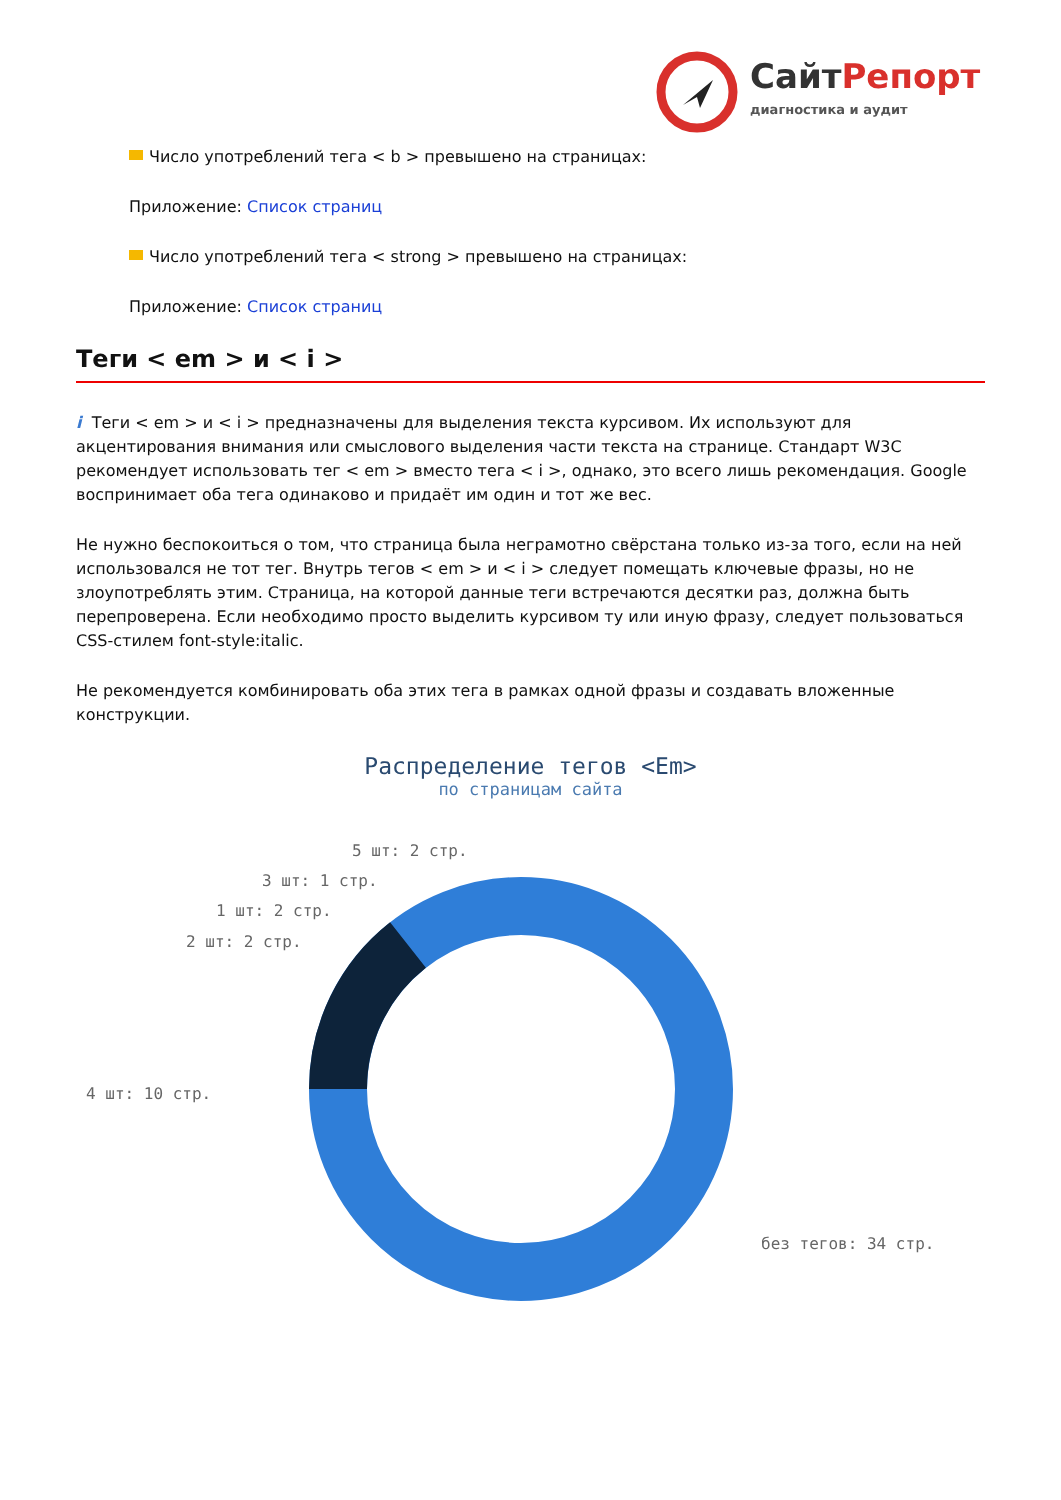СайтРепорт
диагностика и аудит
Число употреблений тега < b > превышено на страницах:
Приложение: Список страниц
Число употреблений тега < strong > превышено на страницах:
Приложение: Список страниц
Теги < em > и < i >
i Теги < em > и < i > предназначены для выделения текста курсивом. Их используют для акцентирования внимания или смыслового выделения части текста на странице. Стандарт W3C рекомендует использовать тег < em > вместо тега < i >, однако, это всего лишь рекомендация. Google воспринимает оба тега одинаково и придаёт им один и тот же вес.
Не нужно беспокоиться о том, что страница была неграмотно свёрстана только из-за того, если на ней использовался не тот тег. Внутрь тегов < em > и < i > следует помещать ключевые фразы, но не злоупотреблять этим. Страница, на которой данные теги встречаются десятки раз, должна быть перепроверена. Если необходимо просто выделить курсивом ту или иную фразу, следует пользоваться CSS-стилем font-style:italic.
Не рекомендуется комбинировать оба этих тега в рамках одной фразы и создавать вложенные конструкции.
Распределение тегов <Em>
по страницам сайта
4 шт: 10 стр.
2 шт: 2 стр.
1 шт: 2 стр.
3 шт: 1 стр.
5 шт: 2 стр.
без тегов: 34 стр.